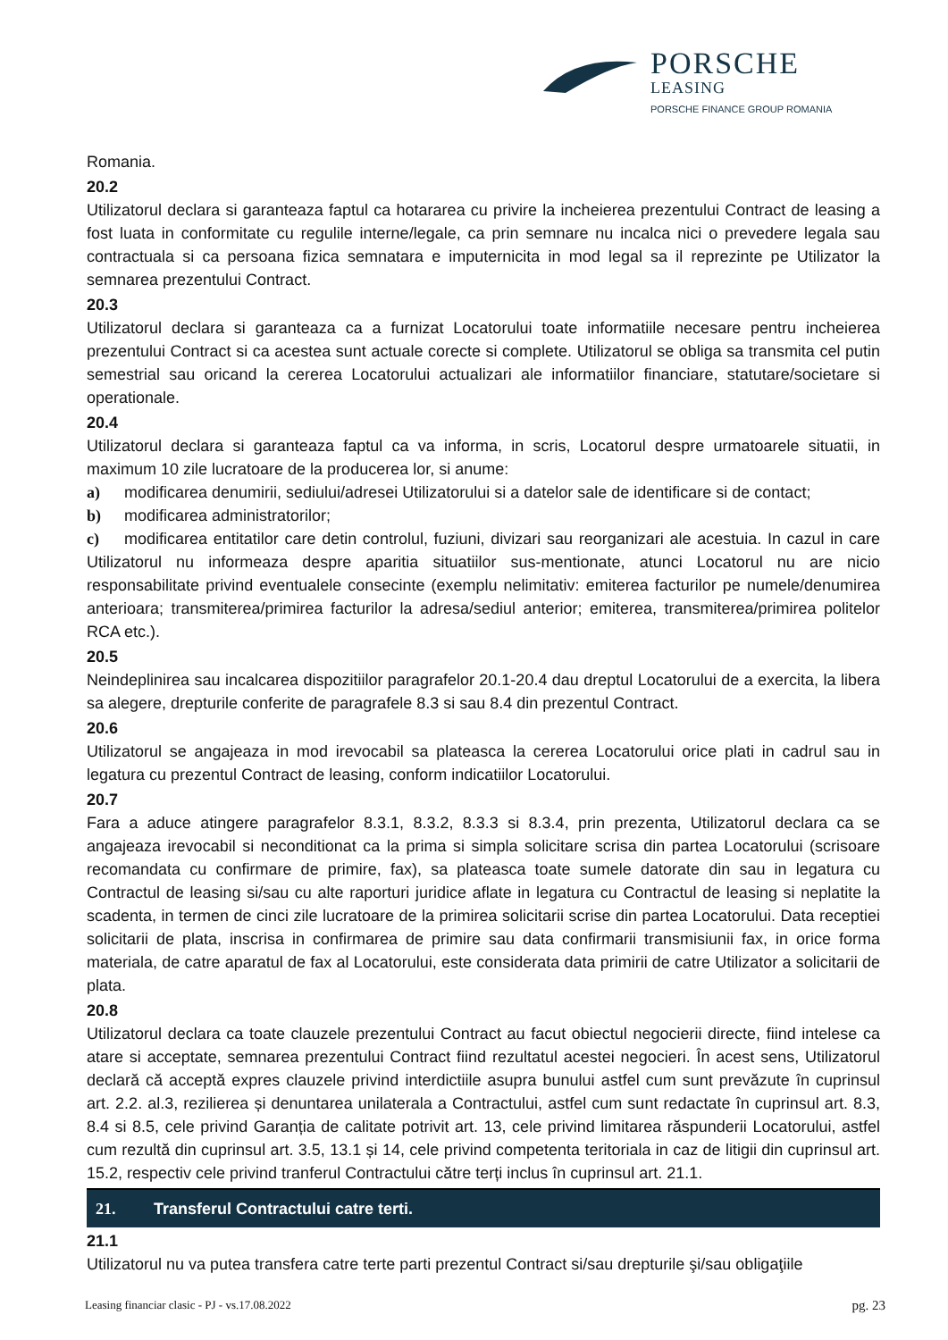PORSCHE
LEASING
PORSCHE FINANCE GROUP ROMANIA
Romania.
20.2
Utilizatorul declara si garanteaza faptul ca hotararea cu privire la incheierea prezentului Contract de leasing a fost luata in conformitate cu regulile interne/legale, ca prin semnare nu incalca nici o prevedere legala sau contractuala si ca persoana fizica semnatara e imputernicita in mod legal sa il reprezinte pe Utilizator la semnarea prezentului Contract.
20.3
Utilizatorul declara si garanteaza ca a furnizat Locatorului toate informatiile necesare pentru incheierea prezentului Contract si ca acestea sunt actuale corecte si complete. Utilizatorul se obliga sa transmita cel putin semestrial sau oricand la cererea Locatorului actualizari ale informatiilor financiare, statutare/societare si operationale.
20.4
Utilizatorul declara si garanteaza faptul ca va informa, in scris, Locatorul despre urmatoarele situatii, in maximum 10 zile lucratoare de la producerea lor, si anume:
a) modificarea denumirii, sediului/adresei Utilizatorului si a datelor sale de identificare si de contact;
b) modificarea administratorilor;
c) modificarea entitatilor care detin controlul, fuziuni, divizari sau reorganizari ale acestuia. In cazul in care Utilizatorul nu informeaza despre aparitia situatiilor sus-mentionate, atunci Locatorul nu are nicio responsabilitate privind eventualele consecinte (exemplu nelimitativ: emiterea facturilor pe numele/denumirea anterioara; transmiterea/primirea facturilor la adresa/sediul anterior; emiterea, transmiterea/primirea politelor RCA etc.).
20.5
Neindeplinirea sau incalcarea dispozitiilor paragrafelor 20.1-20.4 dau dreptul Locatorului de a exercita, la libera sa alegere, drepturile conferite de paragrafele 8.3 si sau 8.4 din prezentul Contract.
20.6
Utilizatorul se angajeaza in mod irevocabil sa plateasca la cererea Locatorului orice plati in cadrul sau in legatura cu prezentul Contract de leasing, conform indicatiilor Locatorului.
20.7
Fara a aduce atingere paragrafelor 8.3.1, 8.3.2, 8.3.3 si 8.3.4, prin prezenta, Utilizatorul declara ca se angajeaza irevocabil si neconditionat ca la prima si simpla solicitare scrisa din partea Locatorului (scrisoare recomandata cu confirmare de primire, fax), sa plateasca toate sumele datorate din sau in legatura cu Contractul de leasing si/sau cu alte raporturi juridice aflate in legatura cu Contractul de leasing si neplatite la scadenta, in termen de cinci zile lucratoare de la primirea solicitarii scrise din partea Locatorului. Data receptiei solicitarii de plata, inscrisa in confirmarea de primire sau data confirmarii transmisiunii fax, in orice forma materiala, de catre aparatul de fax al Locatorului, este considerata data primirii de catre Utilizator a solicitarii de plata.
20.8
Utilizatorul declara ca toate clauzele prezentului Contract au facut obiectul negocierii directe, fiind intelese ca atare si acceptate, semnarea prezentului Contract fiind rezultatul acestei negocieri. În acest sens, Utilizatorul declară că acceptă expres clauzele privind interdictiile asupra bunului astfel cum sunt prevăzute în cuprinsul art. 2.2. al.3, rezilierea și denuntarea unilaterala a Contractului, astfel cum sunt redactate în cuprinsul art. 8.3, 8.4 si 8.5, cele privind Garanția de calitate potrivit art. 13, cele privind limitarea răspunderii Locatorului, astfel cum rezultă din cuprinsul art. 3.5, 13.1 și 14, cele privind competenta teritoriala in caz de litigii din cuprinsul art. 15.2, respectiv cele privind tranferul Contractului către terți inclus în cuprinsul art. 21.1.
21. Transferul Contractului catre terti.
21.1
Utilizatorul nu va putea transfera catre terte parti prezentul Contract si/sau drepturile şi/sau obligaţiile
Leasing financiar clasic - PJ - vs.17.08.2022 pg. 23